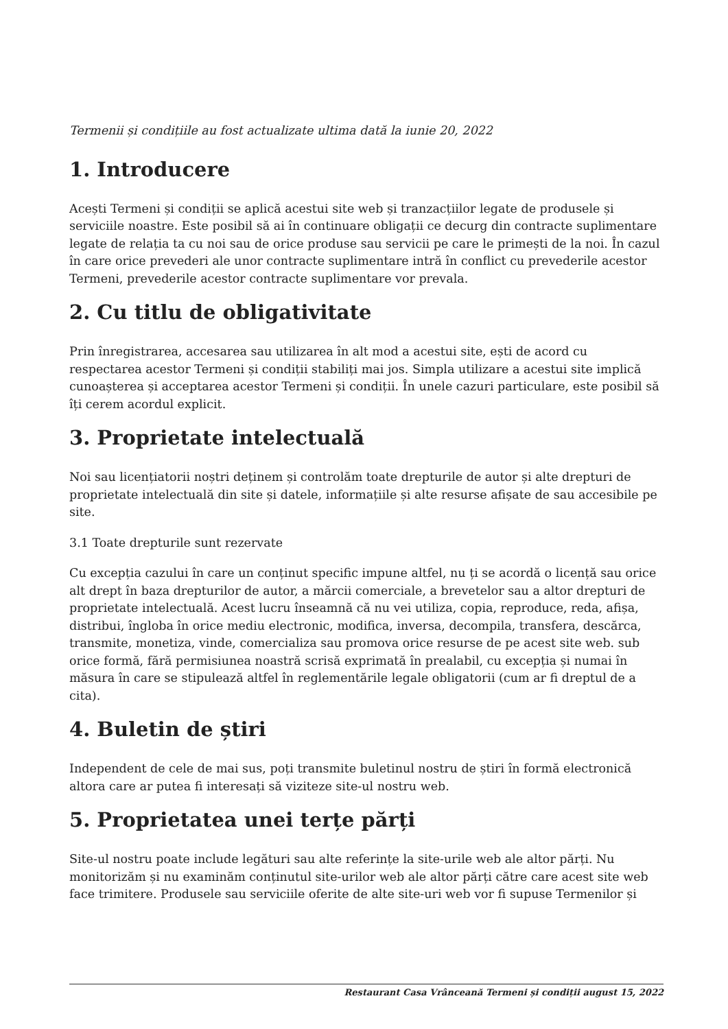Termenii și condițiile au fost actualizate ultima dată la iunie 20, 2022
1. Introducere
Acești Termeni și condiții se aplică acestui site web și tranzacțiilor legate de produsele și serviciile noastre. Este posibil să ai în continuare obligații ce decurg din contracte suplimentare legate de relația ta cu noi sau de orice produse sau servicii pe care le primești de la noi. În cazul în care orice prevederi ale unor contracte suplimentare intră în conflict cu prevederile acestor Termeni, prevederile acestor contracte suplimentare vor prevala.
2. Cu titlu de obligativitate
Prin înregistrarea, accesarea sau utilizarea în alt mod a acestui site, ești de acord cu respectarea acestor Termeni și condiții stabiliți mai jos. Simpla utilizare a acestui site implică cunoașterea și acceptarea acestor Termeni și condiții. În unele cazuri particulare, este posibil să îți cerem acordul explicit.
3. Proprietate intelectuală
Noi sau licențiatorii noștri deținem și controlăm toate drepturile de autor și alte drepturi de proprietate intelectuală din site și datele, informațiile și alte resurse afișate de sau accesibile pe site.
3.1 Toate drepturile sunt rezervate
Cu excepția cazului în care un conținut specific impune altfel, nu ți se acordă o licență sau orice alt drept în baza drepturilor de autor, a mărcii comerciale, a brevetelor sau a altor drepturi de proprietate intelectuală. Acest lucru înseamnă că nu vei utiliza, copia, reproduce, reda, afișa, distribui, îngloba în orice mediu electronic, modifica, inversa, decompila, transfera, descărca, transmite, monetiza, vinde, comercializa sau promova orice resurse de pe acest site web. sub orice formă, fără permisiunea noastră scrisă exprimată în prealabil, cu excepția și numai în măsura în care se stipulează altfel în reglementările legale obligatorii (cum ar fi dreptul de a cita).
4. Buletin de știri
Independent de cele de mai sus, poți transmite buletinul nostru de știri în formă electronică altora care ar putea fi interesați să viziteze site-ul nostru web.
5. Proprietatea unei terțe părți
Site-ul nostru poate include legături sau alte referințe la site-urile web ale altor părți. Nu monitorizăm și nu examinăm conținutul site-urilor web ale altor părți către care acest site web face trimitere. Produsele sau serviciile oferite de alte site-uri web vor fi supuse Termenilor și
Restaurant Casa Vrânceană Termeni și condiții august 15, 2022